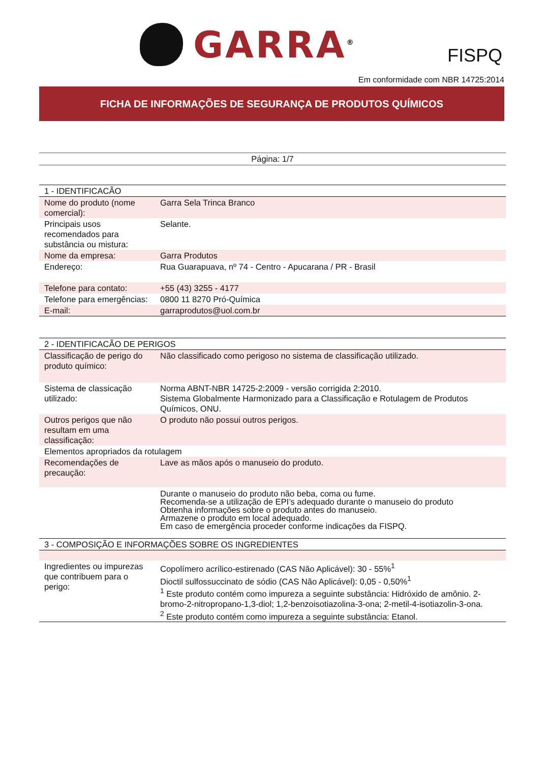GARRA<sup>®</sup>
FISPQ
Em conformidade com NBR 14725:2014
FICHA DE INFORMAÇÕES DE SEGURANÇA DE PRODUTOS QUÍMICOS
Página: 1/7
| 1 - IDENTIFICACÃO | |
| Nome do produto (nome comercial): | Garra Sela Trinca Branco |
| Principais usos recomendados para substância ou mistura: | Selante. |
| Nome da empresa: | Garra Produtos |
| Endereço: | Rua Guarapuava, nº 74 - Centro - Apucarana / PR - Brasil |
| Telefone para contato: | +55 (43) 3255 - 4177 |
| Telefone para emergências: | 0800 11 8270 Pró-Química |
| E-mail: | garraprodutos@uol.com.br |
| 2 - IDENTIFICACÃO DE PERIGOS | |
| Classificação de perigo do produto químico: | Não classificado como perigoso no sistema de classificação utilizado. |
| Sistema de classicação utilizado: | Norma ABNT-NBR 14725-2:2009 - versão corrigida 2:2010. Sistema Globalmente Harmonizado para a Classificação e Rotulagem de Produtos Químicos, ONU. |
| Outros perigos que não resultam em uma classificação: | O produto não possui outros perigos. |
| Elementos apropriados da rotulagem | |
| Recomendações de precaução: | Lave as mãos após o manuseio do produto. |
| | Durante o manuseio do produto não beba, coma ou fume. Recomenda-se a utilização de EPI’s adequado durante o manuseio do produto Obtenha informações sobre o produto antes do manuseio. Armazene o produto em local adequado. Em caso de emergência proceder conforme indicações da FISPQ. |
| 3 - COMPOSIÇÃO E INFORMAÇÕES SOBRE OS INGREDIENTES | |
| Ingredientes ou impurezas que contribuem para o perigo: | Copolímero acrílico-estirenado (CAS Não Aplicável): 30 - 55%<sup>1</sup> Dioctil sulfossuccinato de sódio (CAS Não Aplicável): 0,05 - 0,50%<sup>1</sup> <sup>1</sup> Este produto contém como impureza a seguinte substância: Hidróxido de amônio. 2-bromo-2-nitropropano-1,3-diol; 1,2-benzoisotiazolina-3-ona; 2-metil-4-isotiazolin-3-ona. <sup>2</sup> Este produto contém como impureza a seguinte substância: Etanol. |